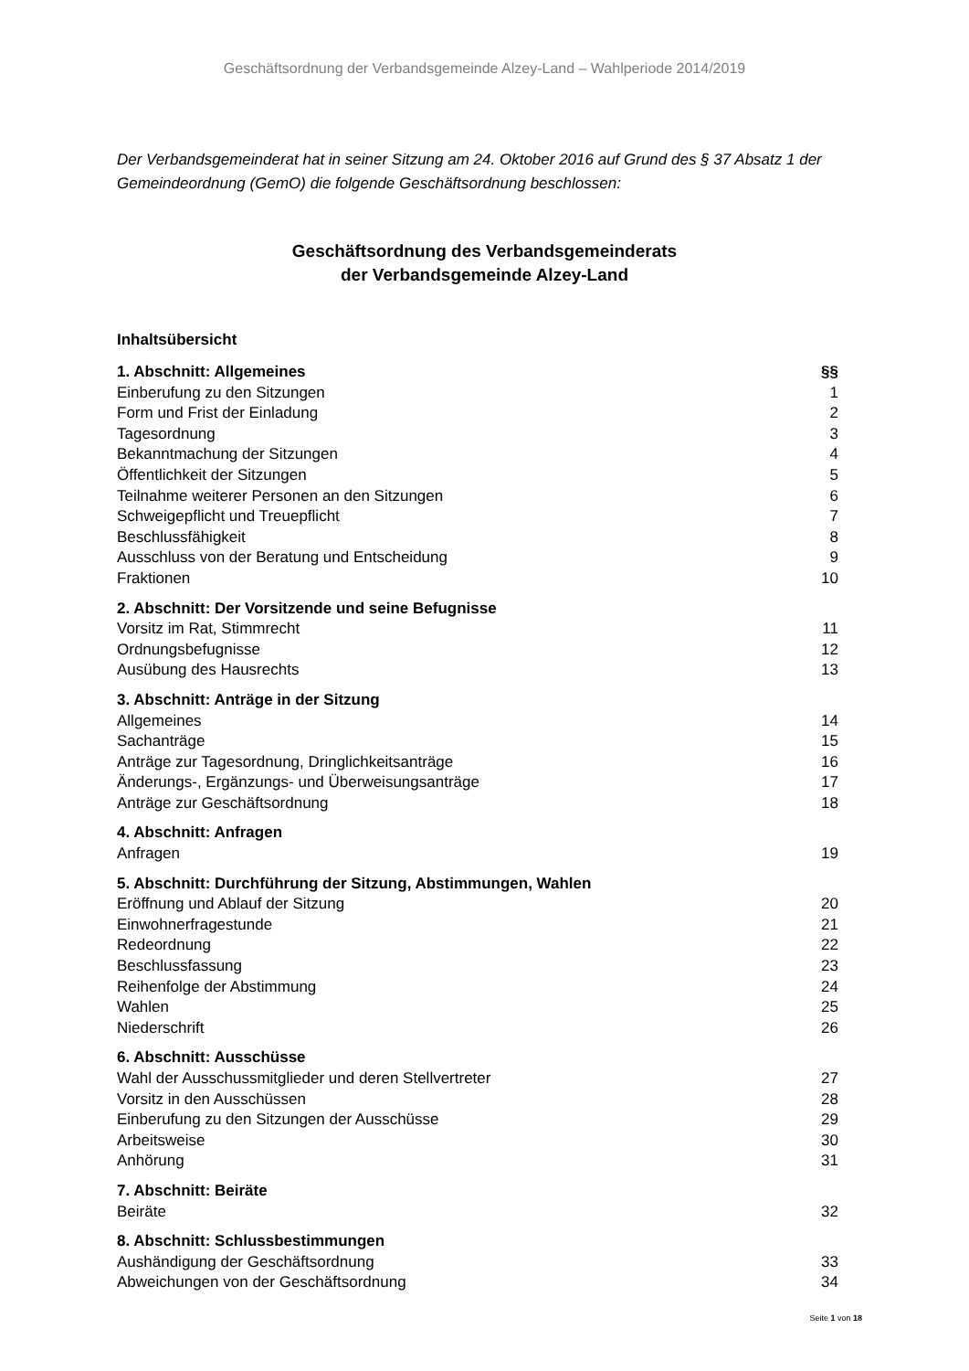Geschäftsordnung der Verbandsgemeinde Alzey-Land – Wahlperiode 2014/2019
Der Verbandsgemeinderat hat in seiner Sitzung am 24. Oktober 2016 auf Grund des § 37 Absatz 1 der Gemeindeordnung (GemO) die folgende Geschäftsordnung beschlossen:
Geschäftsordnung des Verbandsgemeinderats
der Verbandsgemeinde Alzey-Land
Inhaltsübersicht
| 1. Abschnitt: Allgemeines | §§ |
| Einberufung zu den Sitzungen | 1 |
| Form und Frist der Einladung | 2 |
| Tagesordnung | 3 |
| Bekanntmachung der Sitzungen | 4 |
| Öffentlichkeit der Sitzungen | 5 |
| Teilnahme weiterer Personen an den Sitzungen | 6 |
| Schweigepflicht und Treuepflicht | 7 |
| Beschlussfähigkeit | 8 |
| Ausschluss von der Beratung und Entscheidung | 9 |
| Fraktionen | 10 |
| 2. Abschnitt: Der Vorsitzende und seine Befugnisse | |
| Vorsitz im Rat, Stimmrecht | 11 |
| Ordnungsbefugnisse | 12 |
| Ausübung des Hausrechts | 13 |
| 3. Abschnitt: Anträge in der Sitzung | |
| Allgemeines | 14 |
| Sachanträge | 15 |
| Anträge zur Tagesordnung, Dringlichkeitsanträge | 16 |
| Änderungs-, Ergänzungs- und Überweisungsanträge | 17 |
| Anträge zur Geschäftsordnung | 18 |
| 4. Abschnitt: Anfragen | |
| Anfragen | 19 |
| 5. Abschnitt: Durchführung der Sitzung, Abstimmungen, Wahlen | |
| Eröffnung und Ablauf der Sitzung | 20 |
| Einwohnerfragestunde | 21 |
| Redeordnung | 22 |
| Beschlussfassung | 23 |
| Reihenfolge der Abstimmung | 24 |
| Wahlen | 25 |
| Niederschrift | 26 |
| 6. Abschnitt: Ausschüsse | |
| Wahl der Ausschussmitglieder und deren Stellvertreter | 27 |
| Vorsitz in den Ausschüssen | 28 |
| Einberufung zu den Sitzungen der Ausschüsse | 29 |
| Arbeitsweise | 30 |
| Anhörung | 31 |
| 7. Abschnitt: Beiräte | |
| Beiräte | 32 |
| 8. Abschnitt: Schlussbestimmungen | |
| Aushändigung der Geschäftsordnung | 33 |
| Abweichungen von der Geschäftsordnung | 34 |
Seite 1 von 18